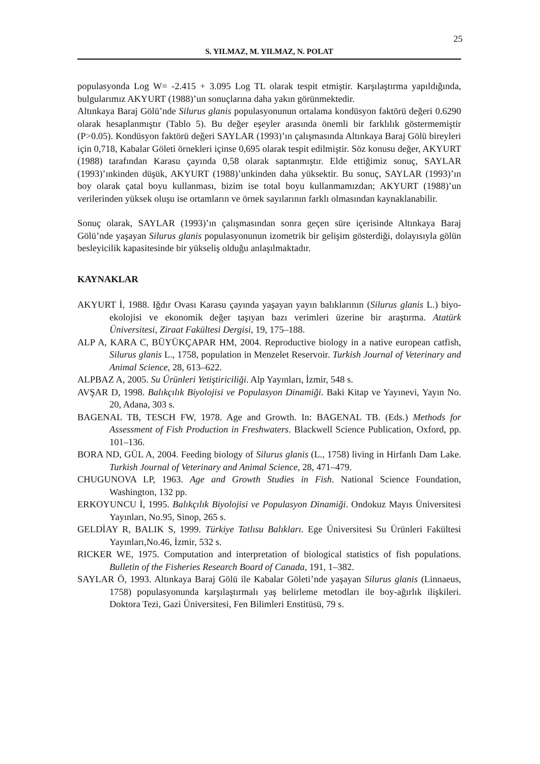25
S. YILMAZ, M. YILMAZ, N. POLAT
populasyonda Log W= -2.415 + 3.095 Log TL olarak tespit etmiştir. Karşılaştırma yapıldığında, bulgularımız AKYURT (1988)’un sonuçlarına daha yakın görünmektedir.
Altınkaya Baraj Gölü’nde Silurus glanis populasyonunun ortalama kondüsyon faktörü değeri 0.6290 olarak hesaplanmıştır (Tablo 5). Bu değer eşeyler arasında önemli bir farklılık göstermemiştir (P>0.05). Kondüsyon faktörü değeri SAYLAR (1993)’ın çalışmasında Altınkaya Baraj Gölü bireyleri için 0,718, Kabalar Göleti örnekleri içinse 0,695 olarak tespit edilmiştir. Söz konusu değer, AKYURT (1988) tarafından Karasu çayında 0,58 olarak saptanmıştır. Elde ettiğimiz sonuç, SAYLAR (1993)’ınkinden düşük, AKYURT (1988)’unkinden daha yüksektir. Bu sonuç, SAYLAR (1993)’ın boy olarak çatal boyu kullanması, bizim ise total boyu kullanmamızdan; AKYURT (1988)’un verilerinden yüksek oluşu ise ortamların ve örnek sayılarının farklı olmasından kaynaklanabilir.
Sonuç olarak, SAYLAR (1993)’ın çalışmasından sonra geçen süre içerisinde Altınkaya Baraj Gölü’nde yaşayan Silurus glanis populasyonunun izometrik bir gelişim gösterdiği, dolayısıyla gölün besleyicilik kapasitesinde bir yükseliş olduğu anlaşılmaktadır.
KAYNAKLAR
AKYURT İ, 1988. Iğdır Ovası Karasu çayında yaşayan yayın balıklarının (Silurus glanis L.) biyo-ekolojisi ve ekonomik değer taşıyan bazı verimleri üzerine bir araştırma. Atatürk Üniversitesi, Ziraat Fakültesi Dergisi, 19, 175–188.
ALP A, KARA C, BÜYÜKÇAPAR HM, 2004. Reproductive biology in a native european catfish, Silurus glanis L., 1758, population in Menzelet Reservoir. Turkish Journal of Veterinary and Animal Science, 28, 613–622.
ALPBAZ A, 2005. Su Ürünleri Yetiştiriciliği. Alp Yayınları, İzmir, 548 s.
AVŞAR D, 1998. Balıkçılık Biyolojisi ve Populasyon Dinamiği. Baki Kitap ve Yayınevi, Yayın No. 20, Adana, 303 s.
BAGENAL TB, TESCH FW, 1978. Age and Growth. In: BAGENAL TB. (Eds.) Methods for Assessment of Fish Production in Freshwaters. Blackwell Science Publication, Oxford, pp. 101–136.
BORA ND, GÜL A, 2004. Feeding biology of Silurus glanis (L., 1758) living in Hirfanlı Dam Lake. Turkish Journal of Veterinary and Animal Science, 28, 471–479.
CHUGUNOVA LP, 1963. Age and Growth Studies in Fish. National Science Foundation, Washington, 132 pp.
ERKOYUNCU İ, 1995. Balıkçılık Biyolojisi ve Populasyon Dinamiği. Ondokuz Mayıs Üniversitesi Yayınları, No.95, Sinop, 265 s.
GELDİAY R, BALIK S, 1999. Türkiye Tatlısu Balıkları. Ege Üniversitesi Su Ürünleri Fakültesi Yayınları,No.46, İzmir, 532 s.
RICKER WE, 1975. Computation and interpretation of biological statistics of fish populations. Bulletin of the Fisheries Research Board of Canada, 191, 1–382.
SAYLAR Ö, 1993. Altınkaya Baraj Gölü ile Kabalar Göleti’nde yaşayan Silurus glanis (Linnaeus, 1758) populasyonunda karşılaştırmalı yaş belirleme metodları ile boy-ağırlık ilişkileri. Doktora Tezi, Gazi Üniversitesi, Fen Bilimleri Enstitüsü, 79 s.